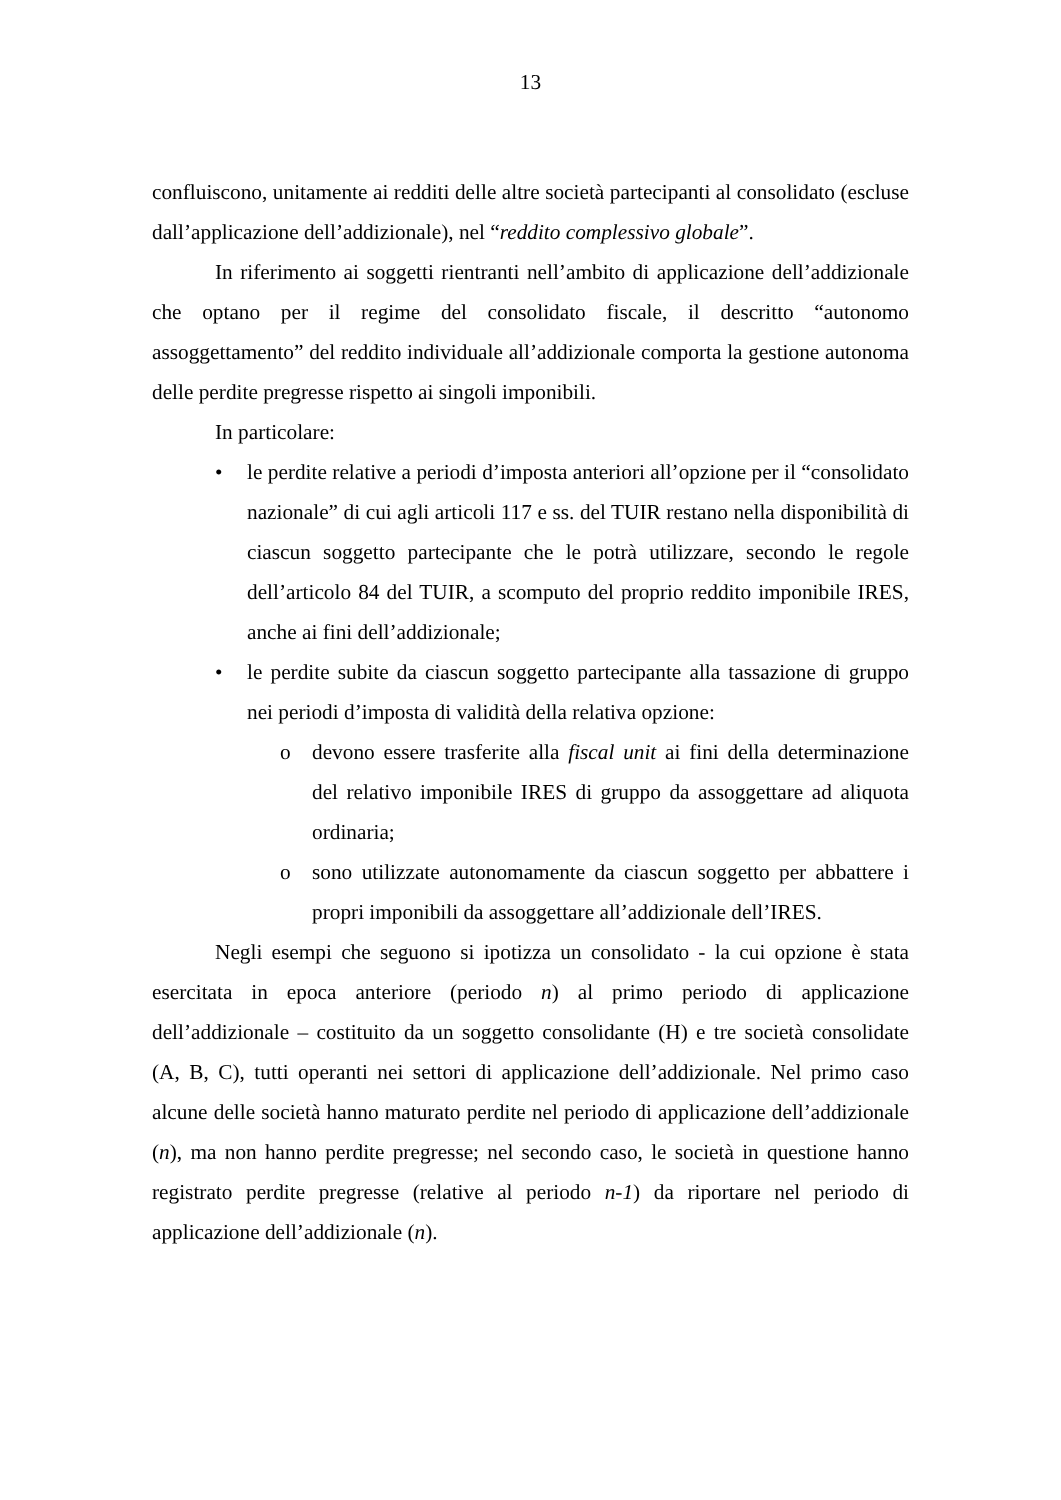13
confluiscono, unitamente ai redditi delle altre società partecipanti al consolidato (escluse dall’applicazione dell’addizionale), nel “reddito complessivo globale”.
In riferimento ai soggetti rientranti nell’ambito di applicazione dell’addizionale che optano per il regime del consolidato fiscale, il descritto “autonomo assoggettamento” del reddito individuale all’addizionale comporta la gestione autonoma delle perdite pregresse rispetto ai singoli imponibili.
In particolare:
• le perdite relative a periodi d’imposta anteriori all’opzione per il “consolidato nazionale” di cui agli articoli 117 e ss. del TUIR restano nella disponibilità di ciascun soggetto partecipante che le potrà utilizzare, secondo le regole dell’articolo 84 del TUIR, a scomputo del proprio reddito imponibile IRES, anche ai fini dell’addizionale;
• le perdite subite da ciascun soggetto partecipante alla tassazione di gruppo nei periodi d’imposta di validità della relativa opzione:
o devono essere trasferite alla fiscal unit ai fini della determinazione del relativo imponibile IRES di gruppo da assoggettare ad aliquota ordinaria;
o sono utilizzate autonomamente da ciascun soggetto per abbattere i propri imponibili da assoggettare all’addizionale dell’IRES.
Negli esempi che seguono si ipotizza un consolidato - la cui opzione è stata esercitata in epoca anteriore (periodo n) al primo periodo di applicazione dell’addizionale – costituito da un soggetto consolidante (H) e tre società consolidate (A, B, C), tutti operanti nei settori di applicazione dell’addizionale. Nel primo caso alcune delle società hanno maturato perdite nel periodo di applicazione dell’addizionale (n), ma non hanno perdite pregresse; nel secondo caso, le società in questione hanno registrato perdite pregresse (relative al periodo n-1) da riportare nel periodo di applicazione dell’addizionale (n).